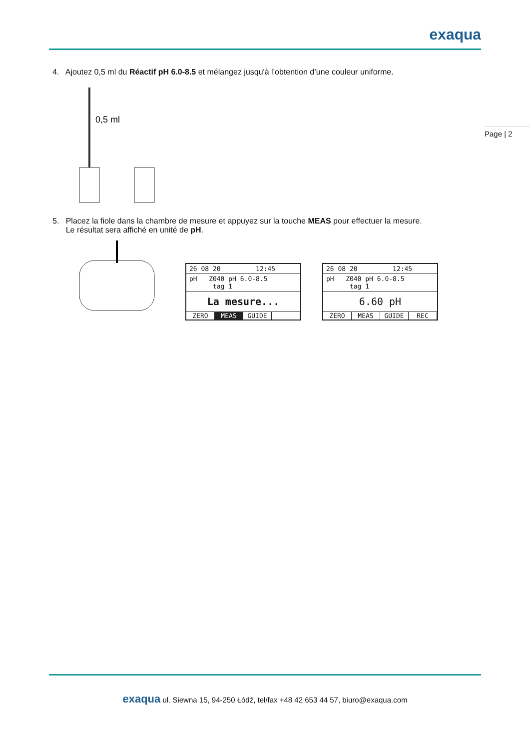exaqua
Page | 2
4. Ajoutez 0,5 ml du Réactif pH 6.0-8.5 et mélangez jusqu'à l’obtention d’une couleur uniforme.
0,5 ml
5. Placez la fiole dans la chambre de mesure et appuyez sur la touche MEAS pour effectuer la mesure.
Le résultat sera affiché en unité de pH.
26 08 20 12:45
pH Z040 pH 6.0-8.5
tag 1
La mesure...
ZERO MEAS GUIDE
26 08 20 12:45
pH Z040 pH 6.0-8.5
tag 1
6.60 pH
ZERO MEAS GUIDE REC
exaqua ul. Siewna 15, 94-250 Łódź, tel/fax +48 42 653 44 57, biuro@exaqua.com